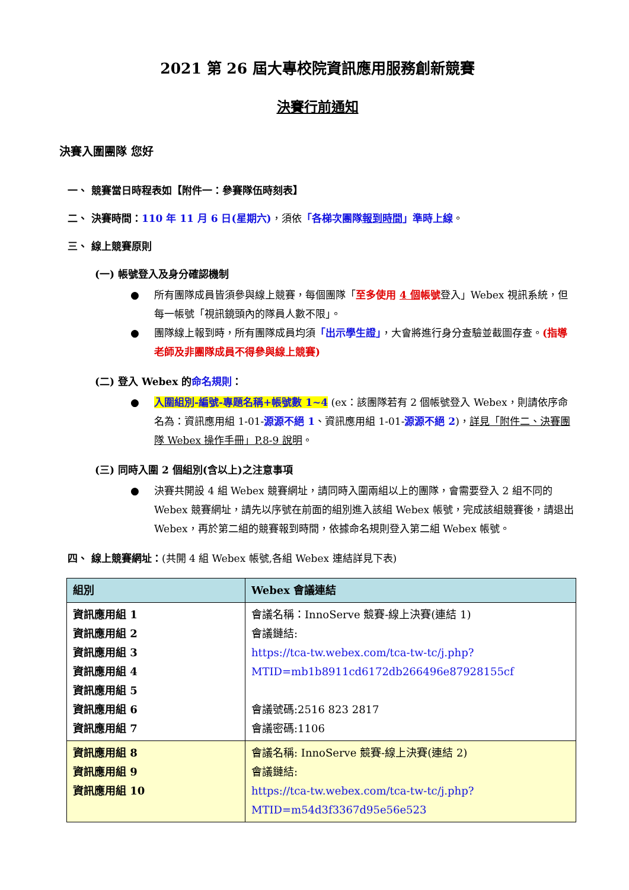2021 第 26 屆大專校院資訊應用服務創新競賽
決賽行前通知
決賽入圍團隊 您好
一、 競賽當日時程表如【附件一：參賽隊伍時刻表】
二、 決賽時間：110 年 11 月 6 日(星期六)，須依「各梯次團隊報到時間」準時上線。
三、 線上競賽原則
(一) 帳號登入及身分確認機制
所有團隊成員皆須參與線上競賽，每個團隊「至多使用 4 個帳號登入」Webex 視訊系統，但每一帳號「視訊鏡頭內的隊員人數不限」。
團隊線上報到時，所有團隊成員均須「出示學生證」，大會將進行身分查驗並截圖存查。(指導老師及非團隊成員不得參與線上競賽)
(二) 登入 Webex 的命名規則：
入圍組別-編號-專題名稱+帳號數 1~4 (ex：該團隊若有 2 個帳號登入 Webex，則請依序命名為：資訊應用組 1-01-源源不絕 1、資訊應用組 1-01-源源不絕 2)，詳見「附件二、決賽團隊 Webex 操作手冊」P.8-9 說明。
(三) 同時入圍 2 個組別(含以上)之注意事項
決賽共開設 4 組 Webex 競賽網址，請同時入圍兩組以上的團隊，會需要登入 2 組不同的 Webex 競賽網址，請先以序號在前面的組別進入該組 Webex 帳號，完成該組競賽後，請退出 Webex，再於第二組的競賽報到時間，依據命名規則登入第二組 Webex 帳號。
四、 線上競賽網址：(共開 4 組 Webex 帳號,各組 Webex 連結詳見下表)
| 組別 | Webex 會議連結 |
| --- | --- |
| 資訊應用組 1 資訊應用組 2 資訊應用組 3 資訊應用組 4 資訊應用組 5 資訊應用組 6 資訊應用組 7 | 會議名稱：InnoServe 競賽-線上決賽(連結 1) 會議鏈結: https://tca-tw.webex.com/tca-tw-tc/j.php?MTID=mb1b8911cd6172db266496e87928155cf 會議號碼:2516 823 2817 會議密碼:1106 |
| 資訊應用組 8 資訊應用組 9 資訊應用組 10 | 會議名稱: InnoServe 競賽-線上決賽(連結 2) 會議鏈結: https://tca-tw.webex.com/tca-tw-tc/j.php?MTID=m54d3f3367d95e56e523 |